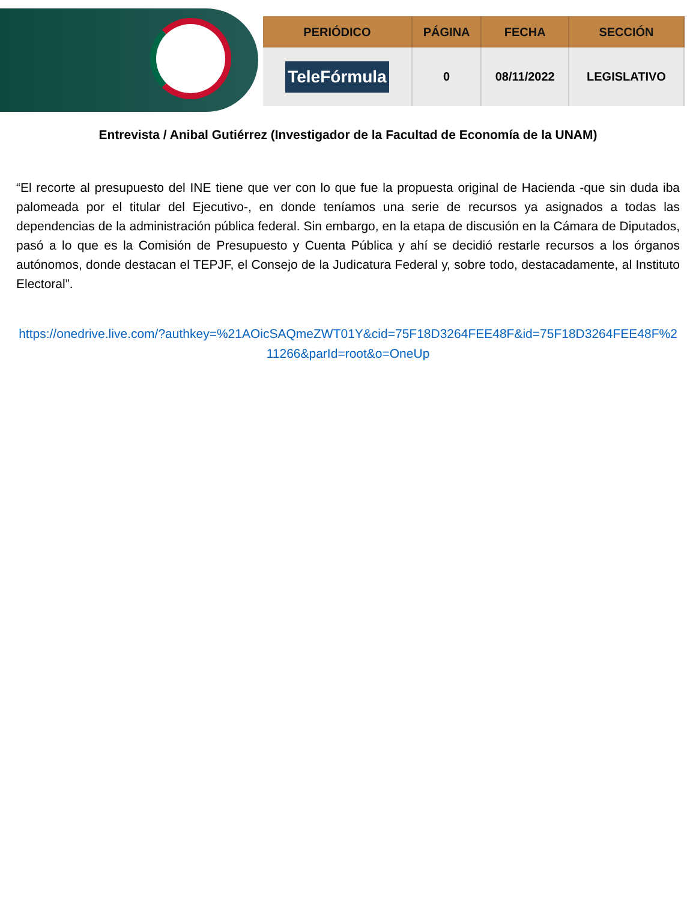| PERIÓDICO | PÁGINA | FECHA | SECCIÓN |
| --- | --- | --- | --- |
| TeleFórmula | 0 | 08/11/2022 | LEGISLATIVO |
Entrevista / Anibal Gutiérrez (Investigador de la Facultad de Economía de la UNAM)
“El recorte al presupuesto del INE tiene que ver con lo que fue la propuesta original de Hacienda -que sin duda iba palomeada por el titular del Ejecutivo-, en donde teníamos una serie de recursos ya asignados a todas las dependencias de la administración pública federal. Sin embargo, en la etapa de discusión en la Cámara de Diputados, pasó a lo que es la Comisión de Presupuesto y Cuenta Pública y ahí se decidió restarle recursos a los órganos autónomos, donde destacan el TEPJF, el Consejo de la Judicatura Federal y, sobre todo, destacadamente, al Instituto Electoral”.
https://onedrive.live.com/?authkey=%21AOicSAQmeZWT01Y&cid=75F18D3264FEE48F&id=75F18D3264FEE48F%211266&parId=root&o=OneUp